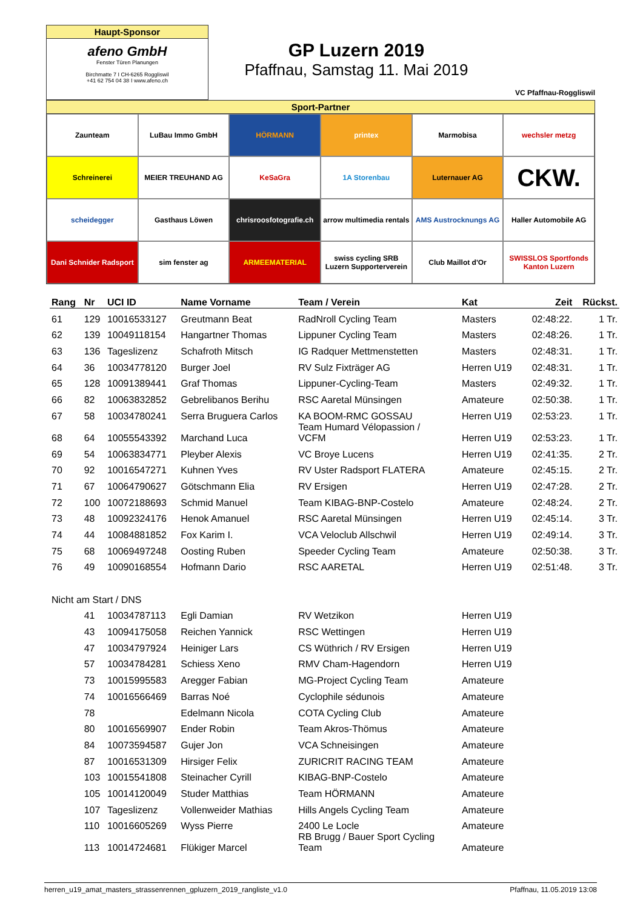Haupt-Sponsor
afeno GmbH
Fenster Türen Planungen
Birchmatte 7 I CH-6265 Roggliswil
+41 62 754 04 38 I www.afeno.ch
GP Luzern 2019
Pfaffnau, Samstag 11. Mai 2019
VC Pfaffnau-Roggliswil
Sport-Partner
Zaunteam
LuBau Immo GmbH
HÖRMANN
printex
Marmobisa
wechsler metzg
Schreinerei
MEIER TREUHAND AG
KeSaGra
1A Storenbau
Luternauer AG
CKW.
scheidegger
Gasthaus Löwen
chrisroosfotografie.ch
arrow multimedia rentals
AMS Austrocknungs AG
Haller Automobile AG
Dani Schnider Radsport
sim fenster ag
ARMEEMATERIAL
swiss cycling SRB Luzern Supporterverein
Club Maillot d'Or
SWISSLOS Sportfonds Kanton Luzern
| Rang | Nr | UCI ID | Name Vorname | Team / Verein | Kat | Zeit | Rückst. |
| --- | --- | --- | --- | --- | --- | --- | --- |
| 61 | 129 | 10016533127 | Greutmann Beat | RadNroll Cycling Team | Masters | 02:48:22. | 1 Tr. |
| 62 | 139 | 10049118154 | Hangartner Thomas | Lippuner Cycling Team | Masters | 02:48:26. | 1 Tr. |
| 63 | 136 | Tageslizenz | Schafroth Mitsch | IG Radquer Mettmenstetten | Masters | 02:48:31. | 1 Tr. |
| 64 | 36 | 10034778120 | Burger Joel | RV Sulz Fixträger AG | Herren U19 | 02:48:31. | 1 Tr. |
| 65 | 128 | 10091389441 | Graf Thomas | Lippuner-Cycling-Team | Masters | 02:49:32. | 1 Tr. |
| 66 | 82 | 10063832852 | Gebrelibanos Berihu | RSC Aaretal Münsingen | Amateure | 02:50:38. | 1 Tr. |
| 67 | 58 | 10034780241 | Serra Bruguera Carlos | KA BOOM-RMC GOSSAU | Herren U19 | 02:53:23. | 1 Tr. |
| 68 | 64 | 10055543392 | Marchand Luca | Team Humard Vélopassion / VCFM | Herren U19 | 02:53:23. | 1 Tr. |
| 69 | 54 | 10063834771 | Pleyber Alexis | VC Broye Lucens | Herren U19 | 02:41:35. | 2 Tr. |
| 70 | 92 | 10016547271 | Kuhnen Yves | RV Uster Radsport FLATERA | Amateure | 02:45:15. | 2 Tr. |
| 71 | 67 | 10064790627 | Götschmann Elia | RV Ersigen | Herren U19 | 02:47:28. | 2 Tr. |
| 72 | 100 | 10072188693 | Schmid Manuel | Team KIBAG-BNP-Costelo | Amateure | 02:48:24. | 2 Tr. |
| 73 | 48 | 10092324176 | Henok Amanuel | RSC Aaretal Münsingen | Herren U19 | 02:45:14. | 3 Tr. |
| 74 | 44 | 10084881852 | Fox Karim I. | VCA Veloclub Allschwil | Herren U19 | 02:49:14. | 3 Tr. |
| 75 | 68 | 10069497248 | Oosting Ruben | Speeder Cycling Team | Amateure | 02:50:38. | 3 Tr. |
| 76 | 49 | 10090168554 | Hofmann Dario | RSC AARETAL | Herren U19 | 02:51:48. | 3 Tr. |
| Nicht am Start / DNS | | | | | | | |
| | 41 | 10034787113 | Egli Damian | RV Wetzikon | Herren U19 | | |
| | 43 | 10094175058 | Reichen Yannick | RSC Wettingen | Herren U19 | | |
| | 47 | 10034797924 | Heiniger Lars | CS Wüthrich / RV Ersigen | Herren U19 | | |
| | 57 | 10034784281 | Schiess Xeno | RMV Cham-Hagendorn | Herren U19 | | |
| | 73 | 10015995583 | Aregger Fabian | MG-Project Cycling Team | Amateure | | |
| | 74 | 10016566469 | Barras Noé | Cyclophile sédunois | Amateure | | |
| | 78 | | Edelmann Nicola | COTA Cycling Club | Amateure | | |
| | 80 | 10016569907 | Ender Robin | Team Akros-Thömus | Amateure | | |
| | 84 | 10073594587 | Gujer Jon | VCA Schneisingen | Amateure | | |
| | 87 | 10016531309 | Hirsiger Felix | ZURICRIT RACING TEAM | Amateure | | |
| | 103 | 10015541808 | Steinacher Cyrill | KIBAG-BNP-Costelo | Amateure | | |
| | 105 | 10014120049 | Studer Matthias | Team HÖRMANN | Amateure | | |
| | 107 | Tageslizenz | Vollenweider Mathias | Hills Angels Cycling Team | Amateure | | |
| | 110 | 10016605269 | Wyss Pierre | 2400 Le Locle | Amateure | | |
| | 113 | 10014724681 | Flükiger Marcel | RB Brugg / Bauer Sport Cycling Team | Amateure | | |
herren_u19_amat_masters_strassenrennen_gpluzern_2019_rangliste_v1.0 Pfaffnau, 11.05.2019 13:08